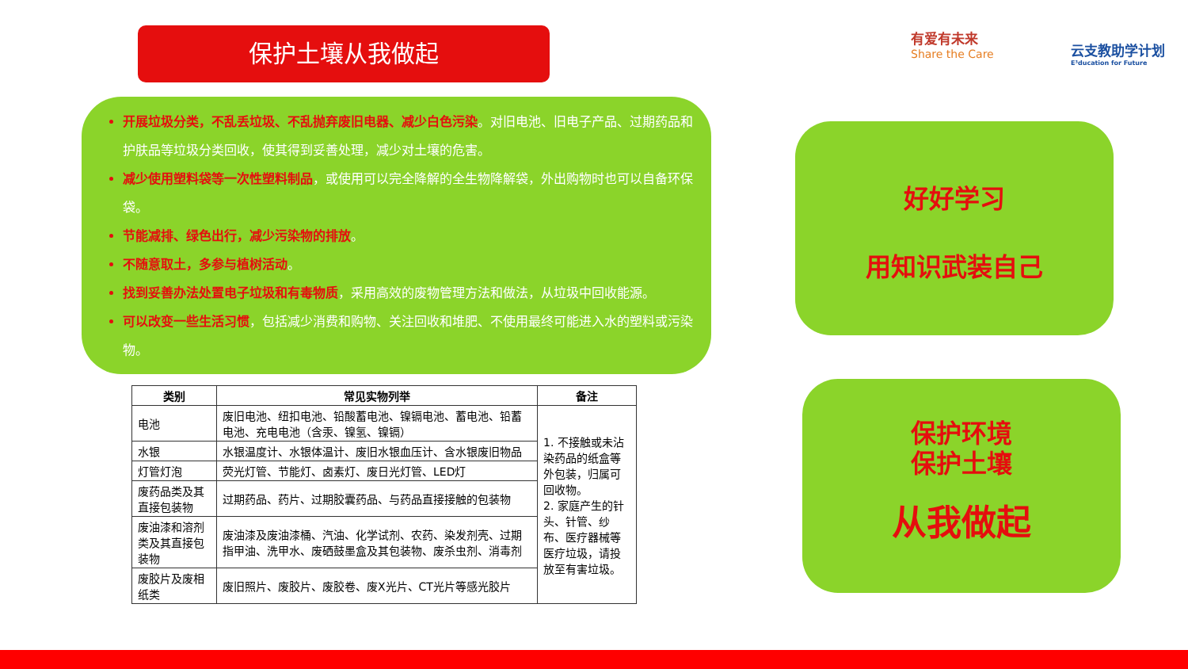保护土壤从我做起 有爱有未来
Share the Care
云支教助学计划
E³ducation for Future
开展垃圾分类，不乱丢垃圾、不乱抛弃废旧电器、减少白色污染。对旧电池、旧电子产品、过期药品和护肤品等垃圾分类回收，使其得到妥善处理，减少对土壤的危害。
减少使用塑料袋等一次性塑料制品，或使用可以完全降解的全生物降解袋，外出购物时也可以自备环保袋。
节能减排、绿色出行，减少污染物的排放。
不随意取土，多参与植树活动。
找到妥善办法处置电子垃圾和有毒物质，采用高效的废物管理方法和做法，从垃圾中回收能源。
可以改变一些生活习惯，包括减少消费和购物、关注回收和堆肥、不使用最终可能进入水的塑料或污染物。
好好学习
用知识武装自己
保护环境
保护土壤
从我做起
| 类别 | 常见实物列举 | 备注 |
| --- | --- | --- |
| 电池 | 废旧电池、纽扣电池、铅酸蓄电池、镍镉电池、蓄电池、铅蓄电池、充电电池（含汞、镍氢、镍镉） | 1. 不接触或未沾染药品的纸盒等外包装，归属可回收物。 2. 家庭产生的针头、针管、纱布、医疗器械等医疗垃圾，请投放至有害垃圾。 |
| 水银 | 水银温度计、水银体温计、废旧水银血压计、含水银废旧物品 | |
| 灯管灯泡 | 荧光灯管、节能灯、卤素灯、废日光灯管、LED灯 | |
| 废药品类及其直接包装物 | 过期药品、药片、过期胶囊药品、与药品直接接触的包装物 | |
| 废油漆和溶剂类及其直接包装物 | 废油漆及废油漆桶、汽油、化学试剂、农药、染发剂壳、过期指甲油、洗甲水、废硒鼓墨盒及其包装物、废杀虫剂、消毒剂 | |
| 废胶片及废相纸类 | 废旧照片、废胶片、废胶卷、废X光片、CT光片等感光胶片 | |